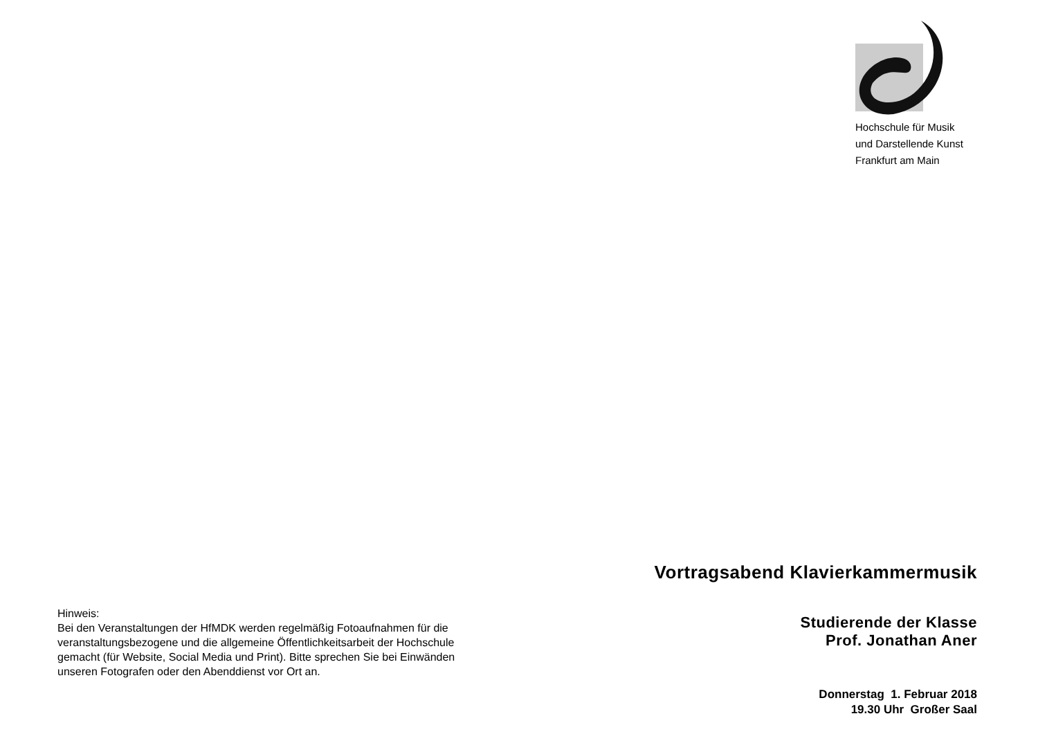Hochschule für Musik
und Darstellende Kunst
Frankfurt am Main
Hinweis:
Bei den Veranstaltungen der HfMDK werden regelmäßig Fotoaufnahmen für die veranstaltungsbezogene und die allgemeine Öffentlichkeitsarbeit der Hochschule gemacht (für Website, Social Media und Print). Bitte sprechen Sie bei Einwänden unseren Fotografen oder den Abenddienst vor Ort an.
Vortragsabend Klavierkammermusik
Studierende der Klasse
Prof. Jonathan Aner
Donnerstag 1. Februar 2018
19.30 Uhr Großer Saal